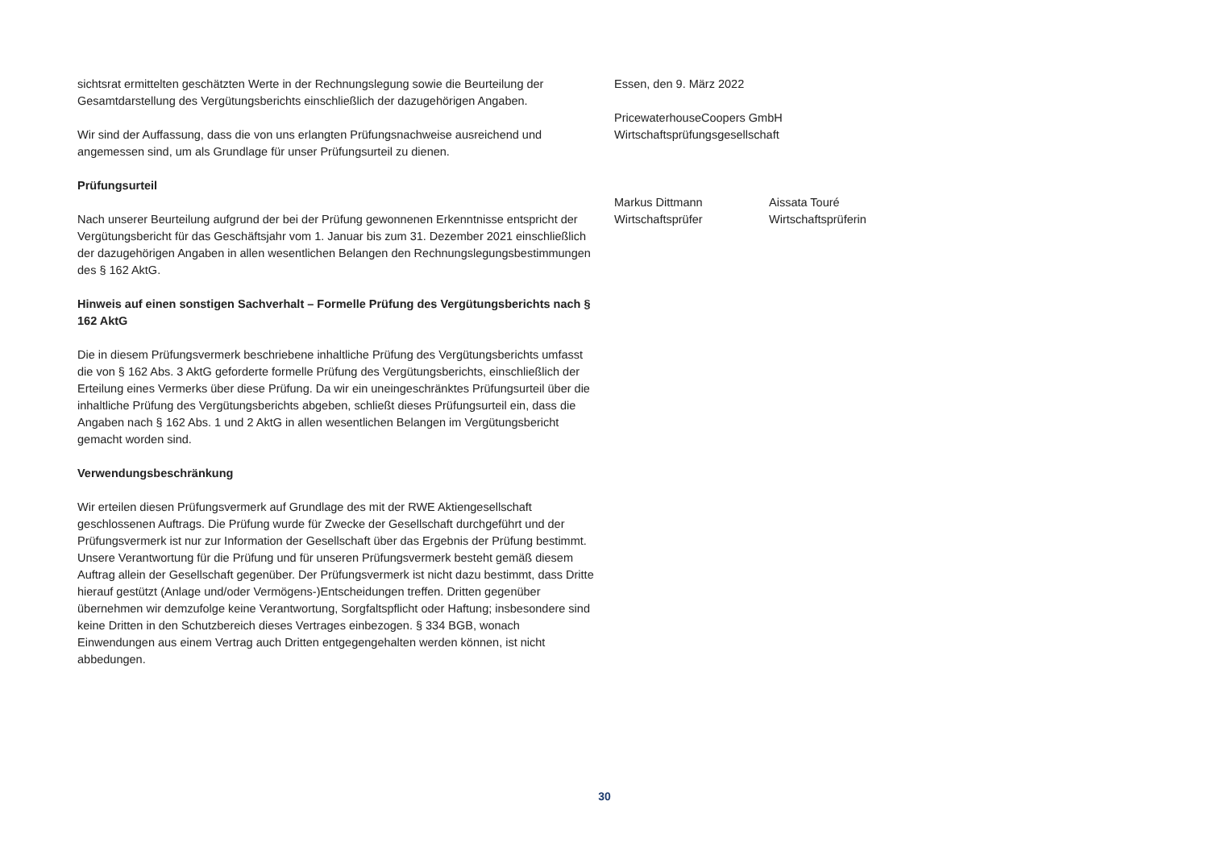sichtsrat ermittelten geschätzten Werte in der Rechnungslegung sowie die Beurteilung der Gesamtdarstellung des Vergütungsberichts einschließlich der dazugehörigen Angaben.
Wir sind der Auffassung, dass die von uns erlangten Prüfungsnachweise ausreichend und angemessen sind, um als Grundlage für unser Prüfungsurteil zu dienen.
Prüfungsurteil
Nach unserer Beurteilung aufgrund der bei der Prüfung gewonnenen Erkenntnisse entspricht der Vergütungsbericht für das Geschäftsjahr vom 1. Januar bis zum 31. Dezember 2021 einschließlich der dazugehörigen Angaben in allen wesentlichen Belangen den Rechnungslegungsbestimmungen des § 162 AktG.
Hinweis auf einen sonstigen Sachverhalt – Formelle Prüfung des Vergütungsberichts nach § 162 AktG
Die in diesem Prüfungsvermerk beschriebene inhaltliche Prüfung des Vergütungsberichts umfasst die von § 162 Abs. 3 AktG geforderte formelle Prüfung des Vergütungsberichts, einschließlich der Erteilung eines Vermerks über diese Prüfung. Da wir ein uneingeschränktes Prüfungsurteil über die inhaltliche Prüfung des Vergütungsberichts abgeben, schließt dieses Prüfungsurteil ein, dass die Angaben nach § 162 Abs. 1 und 2 AktG in allen wesentlichen Belangen im Vergütungsbericht gemacht worden sind.
Verwendungsbeschränkung
Wir erteilen diesen Prüfungsvermerk auf Grundlage des mit der RWE Aktiengesellschaft geschlossenen Auftrags. Die Prüfung wurde für Zwecke der Gesellschaft durchgeführt und der Prüfungsvermerk ist nur zur Information der Gesellschaft über das Ergebnis der Prüfung bestimmt. Unsere Verantwortung für die Prüfung und für unseren Prüfungsvermerk besteht gemäß diesem Auftrag allein der Gesellschaft gegenüber. Der Prüfungsvermerk ist nicht dazu bestimmt, dass Dritte hierauf gestützt (Anlage und/oder Vermögens-)Entscheidungen treffen. Dritten gegenüber übernehmen wir demzufolge keine Verantwortung, Sorgfaltspflicht oder Haftung; insbesondere sind keine Dritten in den Schutzbereich dieses Vertrages einbezogen. § 334 BGB, wonach Einwendungen aus einem Vertrag auch Dritten entgegengehalten werden können, ist nicht abbedungen.
Essen, den 9. März 2022
PricewaterhouseCoopers GmbH
Wirtschaftsprüfungsgesellschaft
Markus Dittmann
Wirtschaftsprüfer
Aissata Touré
Wirtschaftsprüferin
30